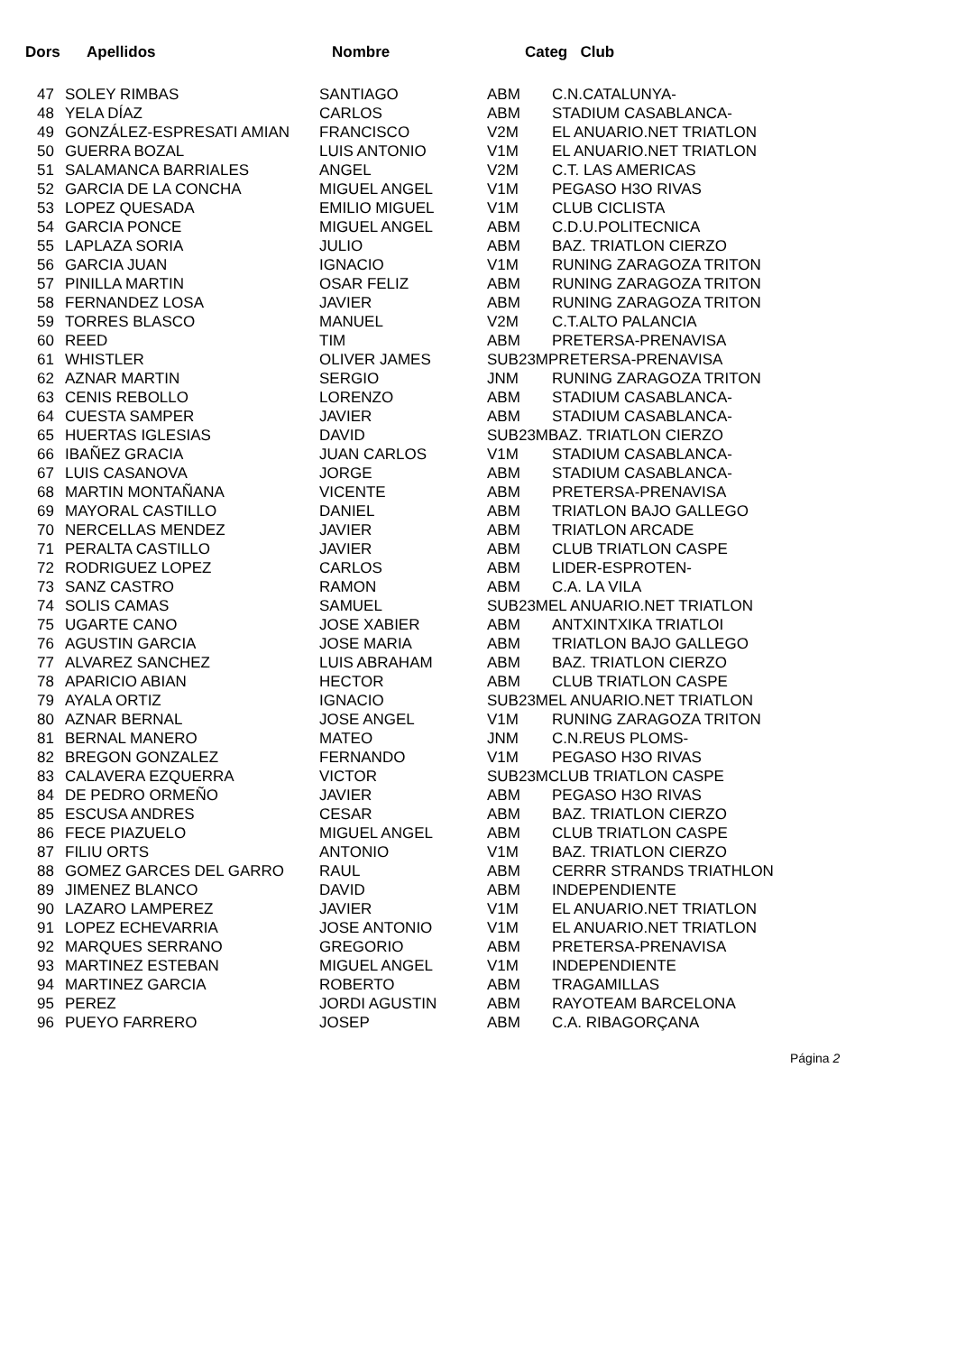| Dors | Apellidos | Nombre | Categ Club | |
| --- | --- | --- | --- | --- |
| 47 | SOLEY RIMBAS | SANTIAGO | ABM | C.N.CATALUNYA- |
| 48 | YELA DÍAZ | CARLOS | ABM | STADIUM CASABLANCA- |
| 49 | GONZÁLEZ-ESPRESATI AMIAN | FRANCISCO | V2M | EL ANUARIO.NET TRIATLON |
| 50 | GUERRA BOZAL | LUIS ANTONIO | V1M | EL ANUARIO.NET TRIATLON |
| 51 | SALAMANCA BARRIALES | ANGEL | V2M | C.T. LAS AMERICAS |
| 52 | GARCIA DE LA CONCHA | MIGUEL ANGEL | V1M | PEGASO H3O RIVAS |
| 53 | LOPEZ QUESADA | EMILIO MIGUEL | V1M | CLUB CICLISTA |
| 54 | GARCIA PONCE | MIGUEL ANGEL | ABM | C.D.U.POLITECNICA |
| 55 | LAPLAZA SORIA | JULIO | ABM | BAZ. TRIATLON CIERZO |
| 56 | GARCIA JUAN | IGNACIO | V1M | RUNING ZARAGOZA TRITON |
| 57 | PINILLA MARTIN | OSAR FELIZ | ABM | RUNING ZARAGOZA TRITON |
| 58 | FERNANDEZ LOSA | JAVIER | ABM | RUNING ZARAGOZA TRITON |
| 59 | TORRES BLASCO | MANUEL | V2M | C.T.ALTO PALANCIA |
| 60 | REED | TIM | ABM | PRETERSA-PRENAVISA |
| 61 | WHISTLER | OLIVER JAMES | SUB23MPRETERSA-PRENAVISA | |
| 62 | AZNAR MARTIN | SERGIO | JNM | RUNING ZARAGOZA TRITON |
| 63 | CENIS REBOLLO | LORENZO | ABM | STADIUM CASABLANCA- |
| 64 | CUESTA SAMPER | JAVIER | ABM | STADIUM CASABLANCA- |
| 65 | HUERTAS IGLESIAS | DAVID | SUB23MBAZ. TRIATLON CIERZO | |
| 66 | IBAÑEZ GRACIA | JUAN CARLOS | V1M | STADIUM CASABLANCA- |
| 67 | LUIS CASANOVA | JORGE | ABM | STADIUM CASABLANCA- |
| 68 | MARTIN MONTAÑANA | VICENTE | ABM | PRETERSA-PRENAVISA |
| 69 | MAYORAL CASTILLO | DANIEL | ABM | TRIATLON BAJO GALLEGO |
| 70 | NERCELLAS MENDEZ | JAVIER | ABM | TRIATLON ARCADE |
| 71 | PERALTA CASTILLO | JAVIER | ABM | CLUB TRIATLON CASPE |
| 72 | RODRIGUEZ LOPEZ | CARLOS | ABM | LIDER-ESPROTEN- |
| 73 | SANZ CASTRO | RAMON | ABM | C.A. LA VILA |
| 74 | SOLIS CAMAS | SAMUEL | SUB23MEL ANUARIO.NET TRIATLON | |
| 75 | UGARTE CANO | JOSE XABIER | ABM | ANTXINTXIKA TRIATLOI |
| 76 | AGUSTIN GARCIA | JOSE MARIA | ABM | TRIATLON BAJO GALLEGO |
| 77 | ALVAREZ SANCHEZ | LUIS ABRAHAM | ABM | BAZ. TRIATLON CIERZO |
| 78 | APARICIO ABIAN | HECTOR | ABM | CLUB TRIATLON CASPE |
| 79 | AYALA ORTIZ | IGNACIO | SUB23MEL ANUARIO.NET TRIATLON | |
| 80 | AZNAR BERNAL | JOSE ANGEL | V1M | RUNING ZARAGOZA TRITON |
| 81 | BERNAL MANERO | MATEO | JNM | C.N.REUS PLOMS- |
| 82 | BREGON GONZALEZ | FERNANDO | V1M | PEGASO H3O RIVAS |
| 83 | CALAVERA EZQUERRA | VICTOR | SUB23MCLUB TRIATLON CASPE | |
| 84 | DE PEDRO ORMEÑO | JAVIER | ABM | PEGASO H3O RIVAS |
| 85 | ESCUSA ANDRES | CESAR | ABM | BAZ. TRIATLON CIERZO |
| 86 | FECE PIAZUELO | MIGUEL ANGEL | ABM | CLUB TRIATLON CASPE |
| 87 | FILIU ORTS | ANTONIO | V1M | BAZ. TRIATLON CIERZO |
| 88 | GOMEZ GARCES DEL GARRO | RAUL | ABM | CERRR STRANDS TRIATHLON |
| 89 | JIMENEZ BLANCO | DAVID | ABM | INDEPENDIENTE |
| 90 | LAZARO LAMPEREZ | JAVIER | V1M | EL ANUARIO.NET TRIATLON |
| 91 | LOPEZ ECHEVARRIA | JOSE ANTONIO | V1M | EL ANUARIO.NET TRIATLON |
| 92 | MARQUES SERRANO | GREGORIO | ABM | PRETERSA-PRENAVISA |
| 93 | MARTINEZ ESTEBAN | MIGUEL ANGEL | V1M | INDEPENDIENTE |
| 94 | MARTINEZ GARCIA | ROBERTO | ABM | TRAGAMILLAS |
| 95 | PEREZ | JORDI AGUSTIN | ABM | RAYOTEAM BARCELONA |
| 96 | PUEYO FARRERO | JOSEP | ABM | C.A. RIBAGORÇANA |
Página 2